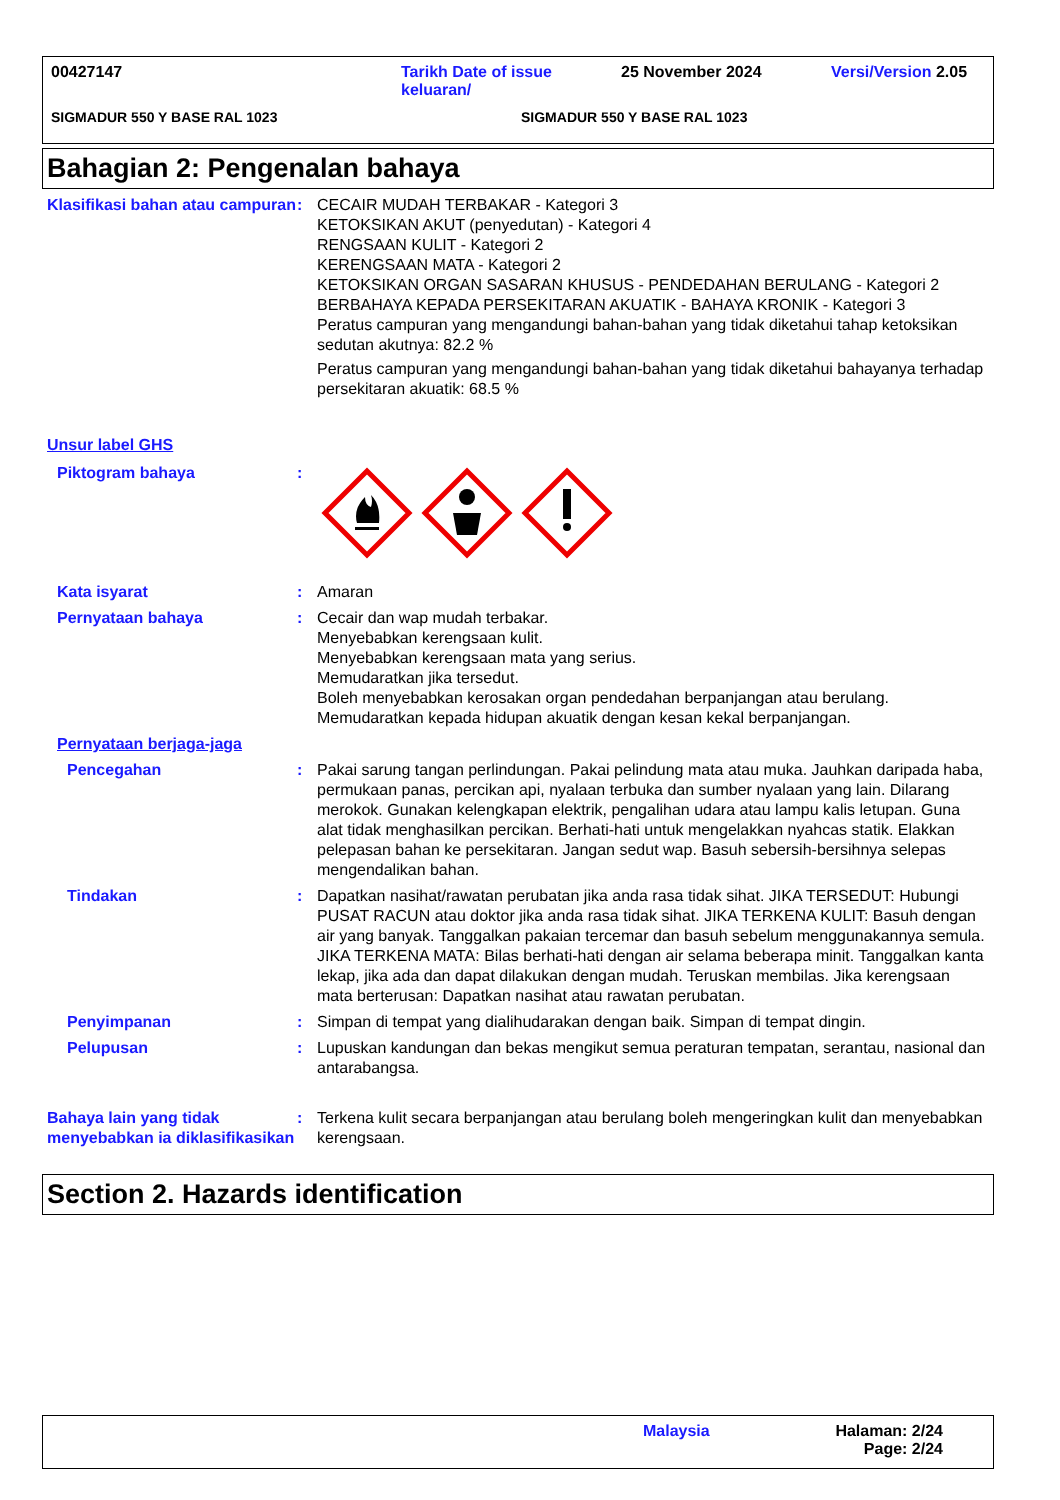00427147 Tarikh Date of issue keluaran/
25 November 2024 Versi/Version 2.05
SIGMADUR 550 Y BASE RAL 1023 SIGMADUR 550 Y BASE RAL 1023
Bahagian 2: Pengenalan bahaya
Klasifikasi bahan atau campuran
: CECAIR MUDAH TERBAKAR - Kategori 3
KETOKSIKAN AKUT (penyedutan) - Kategori 4
RENGSAAN KULIT - Kategori 2
KERENGSAAN MATA - Kategori 2
KETOKSIKAN ORGAN SASARAN KHUSUS - PENDEDAHAN BERULANG - Kategori 2
BERBAHAYA KEPADA PERSEKITARAN AKUATIK - BAHAYA KRONIK - Kategori 3
Peratus campuran yang mengandungi bahan-bahan yang tidak diketahui tahap ketoksikan sedutan akutnya: 82.2 %
Peratus campuran yang mengandungi bahan-bahan yang tidak diketahui bahayanya terhadap persekitaran akuatik: 68.5 %
Unsur label GHS
Piktogram bahaya :
Kata isyarat : Amaran
Pernyataan bahaya : Cecair dan wap mudah terbakar.
Menyebabkan kerengsaan kulit.
Menyebabkan kerengsaan mata yang serius.
Memudaratkan jika tersedut.
Boleh menyebabkan kerosakan organ pendedahan berpanjangan atau berulang.
Memudaratkan kepada hidupan akuatik dengan kesan kekal berpanjangan.
Pernyataan berjaga-jaga
Pencegahan : Pakai sarung tangan perlindungan. Pakai pelindung mata atau muka. Jauhkan daripada haba, permukaan panas, percikan api, nyalaan terbuka dan sumber nyalaan yang lain. Dilarang merokok. Gunakan kelengkapan elektrik, pengalihan udara atau lampu kalis letupan. Guna alat tidak menghasilkan percikan. Berhati-hati untuk mengelakkan nyahcas statik. Elakkan pelepasan bahan ke persekitaran. Jangan sedut wap. Basuh sebersih-bersihnya selepas mengendalikan bahan.
Tindakan : Dapatkan nasihat/rawatan perubatan jika anda rasa tidak sihat. JIKA TERSEDUT: Hubungi PUSAT RACUN atau doktor jika anda rasa tidak sihat. JIKA TERKENA KULIT: Basuh dengan air yang banyak. Tanggalkan pakaian tercemar dan basuh sebelum menggunakannya semula. JIKA TERKENA MATA: Bilas berhati-hati dengan air selama beberapa minit. Tanggalkan kanta lekap, jika ada dan dapat dilakukan dengan mudah. Teruskan membilas. Jika kerengsaan mata berterusan: Dapatkan nasihat atau rawatan perubatan.
Penyimpanan : Simpan di tempat yang dialihudarakan dengan baik. Simpan di tempat dingin.
Pelupusan : Lupuskan kandungan dan bekas mengikut semua peraturan tempatan, serantau, nasional dan antarabangsa.
Bahaya lain yang tidak menyebabkan ia diklasifikasikan
: Terkena kulit secara berpanjangan atau berulang boleh mengeringkan kulit dan menyebabkan kerengsaan.
Section 2. Hazards identification
Malaysia Halaman: 2/24
Page: 2/24